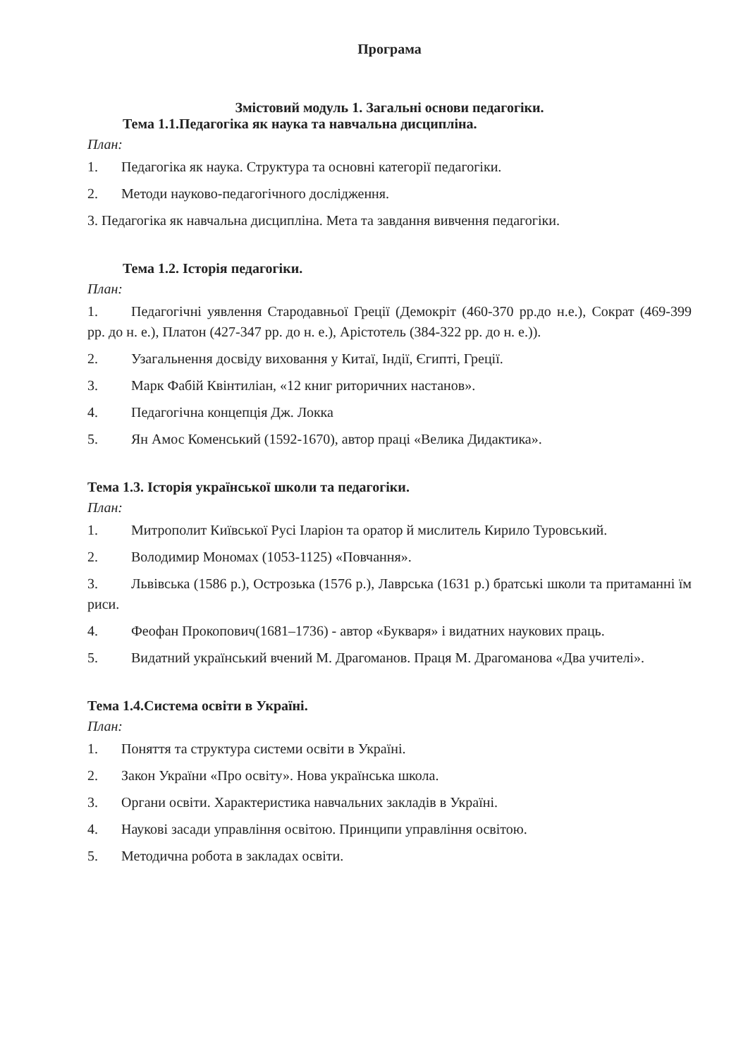Програма
Змістовий модуль 1. Загальні основи педагогіки.
Тема 1.1.Педагогіка як наука та навчальна дисципліна.
План:
1. Педагогіка як наука. Структура та основні категорії педагогіки.
2. Методи науково-педагогічного дослідження.
3. Педагогіка як навчальна дисципліна. Мета та завдання вивчення педагогіки.
Тема 1.2. Історія педагогіки.
План:
1. Педагогічні уявлення Стародавньої Греції (Демокріт (460-370 рр.до н.е.), Сократ (469-399 рр. до н. е.), Платон (427-347 рр. до н. е.), Арістотель (384-322 рр. до н. е.)).
2. Узагальнення досвіду виховання у Китаї, Індії, Єгипті, Греції.
3. Марк Фабій Квінтиліан, «12 книг риторичних настанов».
4. Педагогічна концепція Дж. Локка
5. Ян Амос Коменський (1592-1670), автор праці «Велика Дидактика».
Тема 1.3. Історія української школи та педагогіки.
План:
1. Митрополит Київської Русі Іларіон та оратор й мислитель Кирило Туровський.
2. Володимир Мономах (1053-1125) «Повчання».
3. Львівська (1586 р.), Острозька (1576 р.), Лаврська (1631 р.) братські школи та притаманні їм риси.
4. Феофан Прокопович(1681–1736) - автор «Букваря» і видатних наукових праць.
5. Видатний український вчений М. Драгоманов. Праця М. Драгоманова «Два учителі».
Тема 1.4.Система освіти в Україні.
План:
1. Поняття та структура системи освіти в Україні.
2. Закон України «Про освіту». Нова українська школа.
3. Органи освіти. Характеристика навчальних закладів в Україні.
4. Наукові засади управління освітою. Принципи управління освітою.
5. Методична робота в закладах освіти.